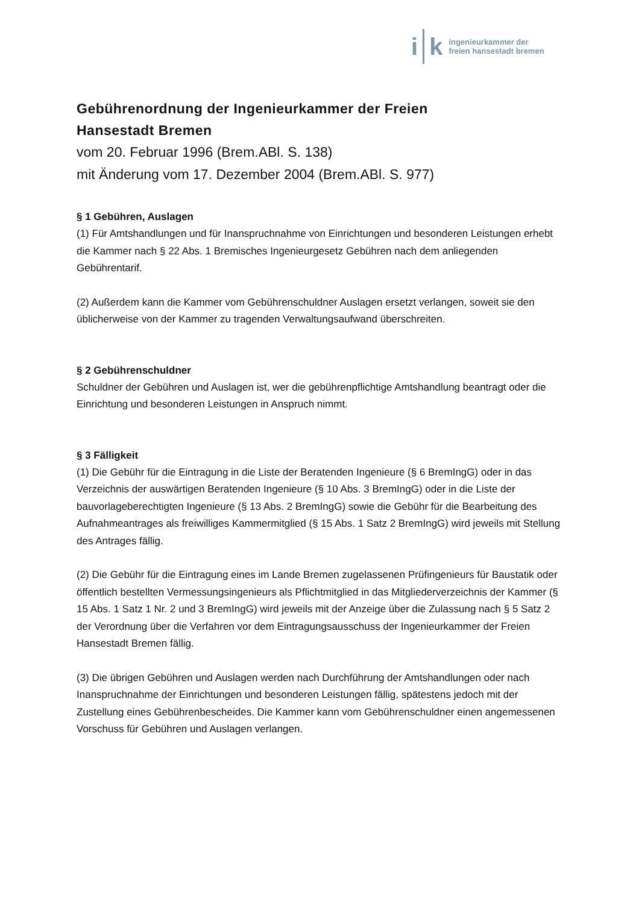i k
ingenieurkammer der
freien hansestadt bremen
Gebührenordnung der Ingenieurkammer der Freien
Hansestadt Bremen
vom 20. Februar 1996 (Brem.ABl. S. 138)
mit Änderung vom 17. Dezember 2004 (Brem.ABl. S. 977)
§ 1 Gebühren, Auslagen
(1) Für Amtshandlungen und für Inanspruchnahme von Einrichtungen und besonderen Leistungen erhebt die Kammer nach § 22 Abs. 1 Bremisches Ingenieurgesetz Gebühren nach dem anliegenden Gebührentarif.
(2) Außerdem kann die Kammer vom Gebührenschuldner Auslagen ersetzt verlangen, soweit sie den üblicherweise von der Kammer zu tragenden Verwaltungsaufwand überschreiten.
§ 2 Gebührenschuldner
Schuldner der Gebühren und Auslagen ist, wer die gebührenpflichtige Amtshandlung beantragt oder die Einrichtung und besonderen Leistungen in Anspruch nimmt.
§ 3 Fälligkeit
(1) Die Gebühr für die Eintragung in die Liste der Beratenden Ingenieure (§ 6 BremIngG) oder in das Verzeichnis der auswärtigen Beratenden Ingenieure (§ 10 Abs. 3 BremIngG) oder in die Liste der bauvorlageberechtigten Ingenieure (§ 13 Abs. 2 BremIngG) sowie die Gebühr für die Bearbeitung des Aufnahmeantrages als freiwilliges Kammermitglied (§ 15 Abs. 1 Satz 2 BremIngG) wird jeweils mit Stellung des Antrages fällig.
(2) Die Gebühr für die Eintragung eines im Lande Bremen zugelassenen Prüfingenieurs für Baustatik oder öffentlich bestellten Vermessungsingenieurs als Pflichtmitglied in das Mitgliederverzeichnis der Kammer (§ 15 Abs. 1 Satz 1 Nr. 2 und 3 BremIngG) wird jeweils mit der Anzeige über die Zulassung nach § 5 Satz 2 der Verordnung über die Verfahren vor dem Eintragungsausschuss der Ingenieurkammer der Freien Hansestadt Bremen fällig.
(3) Die übrigen Gebühren und Auslagen werden nach Durchführung der Amtshandlungen oder nach Inanspruchnahme der Einrichtungen und besonderen Leistungen fällig, spätestens jedoch mit der Zustellung eines Gebührenbescheides. Die Kammer kann vom Gebührenschuldner einen angemessenen Vorschuss für Gebühren und Auslagen verlangen.